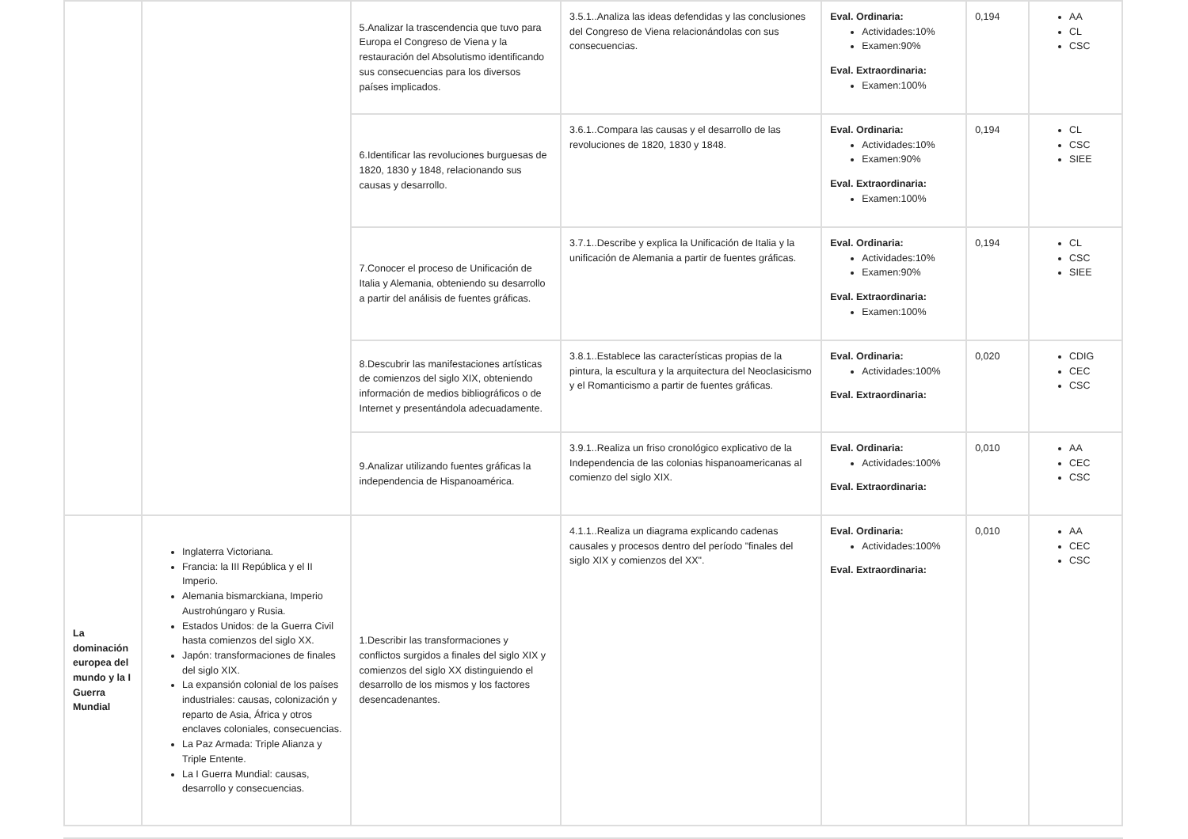| | | 5.Analizar la trascendencia que tuvo para Europa el Congreso de Viena y la restauración del Absolutismo identificando sus consecuencias para los diversos países implicados. | 3.5.1..Analiza las ideas defendidas y las conclusiones del Congreso de Viena relacionándolas con sus consecuencias. | Eval. Ordinaria: Actividades:10% Examen:90% Eval. Extraordinaria: Examen:100% | 0,194 | AA CL CSC |
| | | 6.Identificar las revoluciones burguesas de 1820, 1830 y 1848, relacionando sus causas y desarrollo. | 3.6.1..Compara las causas y el desarrollo de las revoluciones de 1820, 1830 y 1848. | Eval. Ordinaria: Actividades:10% Examen:90% Eval. Extraordinaria: Examen:100% | 0,194 | CL CSC SIEE |
| | | 7.Conocer el proceso de Unificación de Italia y Alemania, obteniendo su desarrollo a partir del análisis de fuentes gráficas. | 3.7.1..Describe y explica la Unificación de Italia y la unificación de Alemania a partir de fuentes gráficas. | Eval. Ordinaria: Actividades:10% Examen:90% Eval. Extraordinaria: Examen:100% | 0,194 | CL CSC SIEE |
| | | 8.Descubrir las manifestaciones artísticas de comienzos del siglo XIX, obteniendo información de medios bibliográficos o de Internet y presentándola adecuadamente. | 3.8.1..Establece las características propias de la pintura, la escultura y la arquitectura del Neoclasicismo y el Romanticismo a partir de fuentes gráficas. | Eval. Ordinaria: Actividades:100% Eval. Extraordinaria: | 0,020 | CDIG CEC CSC |
| | | 9.Analizar utilizando fuentes gráficas la independencia de Hispanoamérica. | 3.9.1..Realiza un friso cronológico explicativo de la Independencia de las colonias hispanoamericanas al comienzo del siglo XIX. | Eval. Ordinaria: Actividades:100% Eval. Extraordinaria: | 0,010 | AA CEC CSC |
| La dominación europea del mundo y la I Guerra Mundial | Inglaterra Victoriana. Francia: la III República y el II Imperio. Alemania bismarckiana, Imperio Austrohúngaro y Rusia. Estados Unidos: de la Guerra Civil hasta comienzos del siglo XX. Japón: transformaciones de finales del siglo XIX. La expansión colonial de los países industriales: causas, colonización y reparto de Asia, África y otros enclaves coloniales, consecuencias. La Paz Armada: Triple Alianza y Triple Entente. La I Guerra Mundial: causas, desarrollo y consecuencias. | 1.Describir las transformaciones y conflictos surgidos a finales del siglo XIX y comienzos del siglo XX distinguiendo el desarrollo de los mismos y los factores desencadenantes. | 4.1.1..Realiza un diagrama explicando cadenas causales y procesos dentro del período "finales del siglo XIX y comienzos del XX". | Eval. Ordinaria: Actividades:100% Eval. Extraordinaria: | 0,010 | AA CEC CSC |